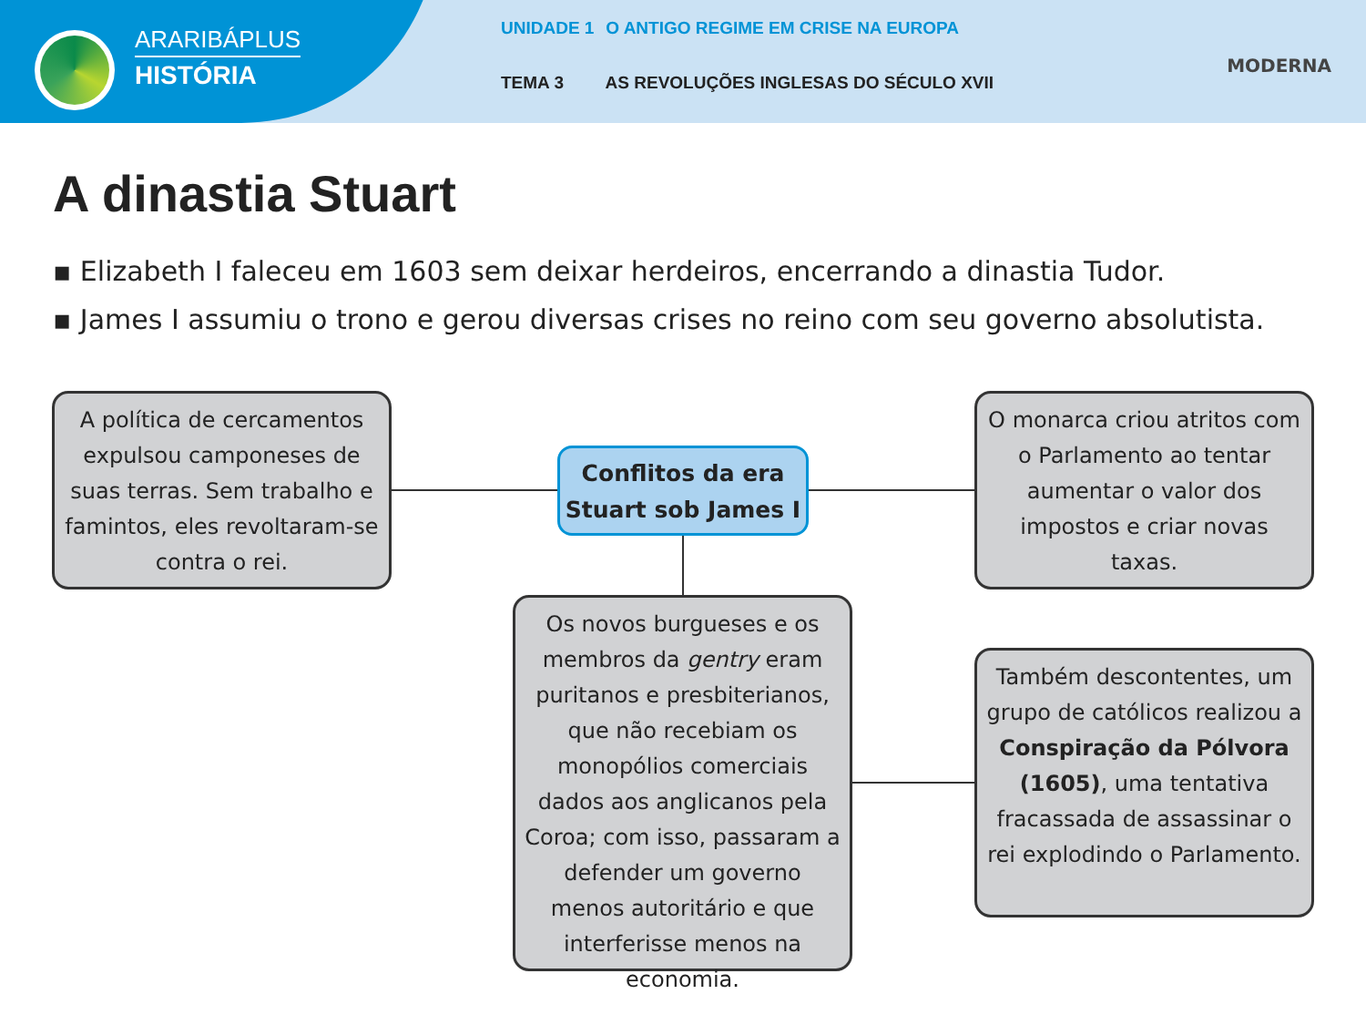ARARIBÁPLUS
HISTÓRIA
UNIDADE 1 O ANTIGO REGIME EM CRISE NA EUROPA
TEMA 3 AS REVOLUÇÕES INGLESAS DO SÉCULO XVII
MODERNA
A dinastia Stuart
▪ Elizabeth I faleceu em 1603 sem deixar herdeiros, encerrando a dinastia Tudor.
▪ James I assumiu o trono e gerou diversas crises no reino com seu governo absolutista.
A política de cercamentos expulsou camponeses de suas terras. Sem trabalho e famintos, eles revoltaram-se contra o rei.
Conflitos da era Stuart sob James I
O monarca criou atritos com o Parlamento ao tentar aumentar o valor dos impostos e criar novas taxas.
Os novos burgueses e os membros da gentry eram puritanos e presbiterianos, que não recebiam os monopólios comerciais dados aos anglicanos pela Coroa; com isso, passaram a defender um governo menos autoritário e que interferisse menos na economia.
Também descontentes, um grupo de católicos realizou a Conspiração da Pólvora (1605), uma tentativa fracassada de assassinar o rei explodindo o Parlamento.